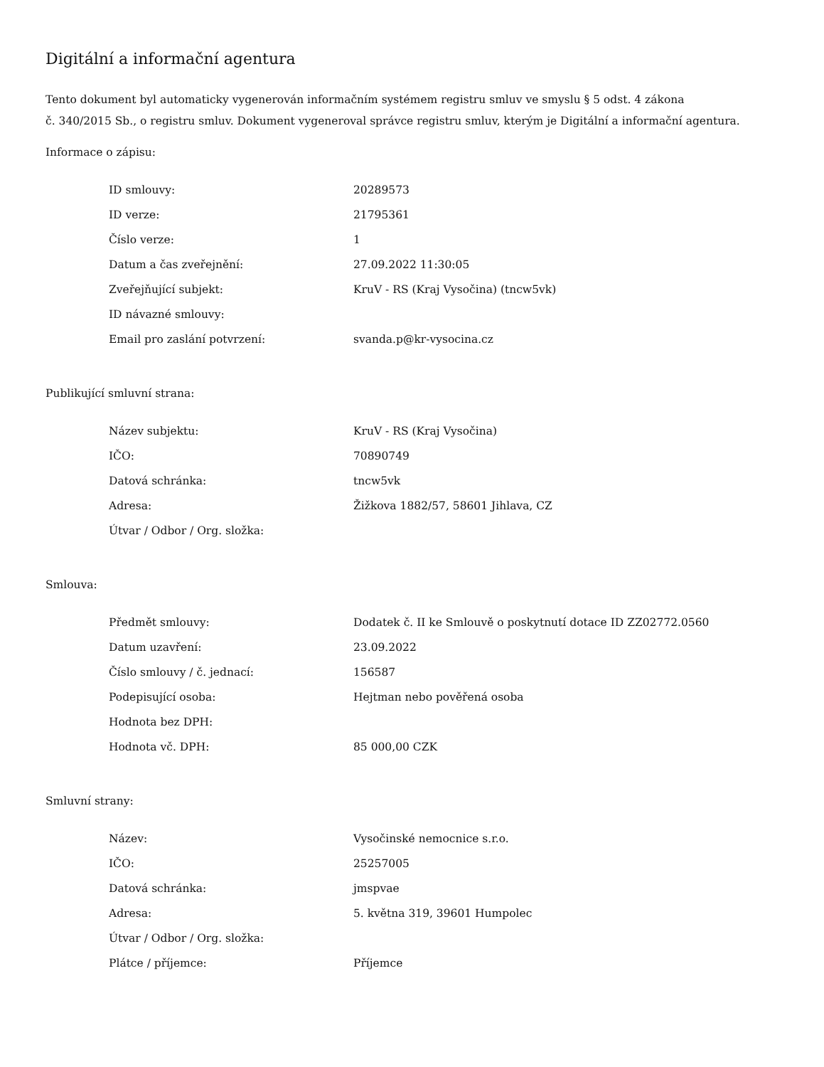Digitální a informační agentura
Tento dokument byl automaticky vygenerován informačním systémem registru smluv ve smyslu § 5 odst. 4 zákona
č. 340/2015 Sb., o registru smluv. Dokument vygeneroval správce registru smluv, kterým je Digitální a informační agentura.
Informace o zápisu:
| ID smlouvy: | 20289573 |
| ID verze: | 21795361 |
| Číslo verze: | 1 |
| Datum a čas zveřejnění: | 27.09.2022 11:30:05 |
| Zveřejňující subjekt: | KruV - RS (Kraj Vysočina) (tncw5vk) |
| ID návazné smlouvy: | |
| Email pro zaslání potvrzení: | svanda.p@kr-vysocina.cz |
Publikující smluvní strana:
| Název subjektu: | KruV - RS (Kraj Vysočina) |
| IČO: | 70890749 |
| Datová schránka: | tncw5vk |
| Adresa: | Žižkova 1882/57, 58601 Jihlava, CZ |
| Útvar / Odbor / Org. složka: | |
Smlouva:
| Předmět smlouvy: | Dodatek č. II ke Smlouvě o poskytnutí dotace ID ZZ02772.0560 |
| Datum uzavření: | 23.09.2022 |
| Číslo smlouvy / č. jednací: | 156587 |
| Podepisující osoba: | Hejtman nebo pověřená osoba |
| Hodnota bez DPH: | |
| Hodnota vč. DPH: | 85 000,00 CZK |
Smluvní strany:
| Název: | Vysočinské nemocnice s.r.o. |
| IČO: | 25257005 |
| Datová schránka: | jmspvae |
| Adresa: | 5. května 319, 39601 Humpolec |
| Útvar / Odbor / Org. složka: | |
| Plátce / příjemce: | Příjemce |